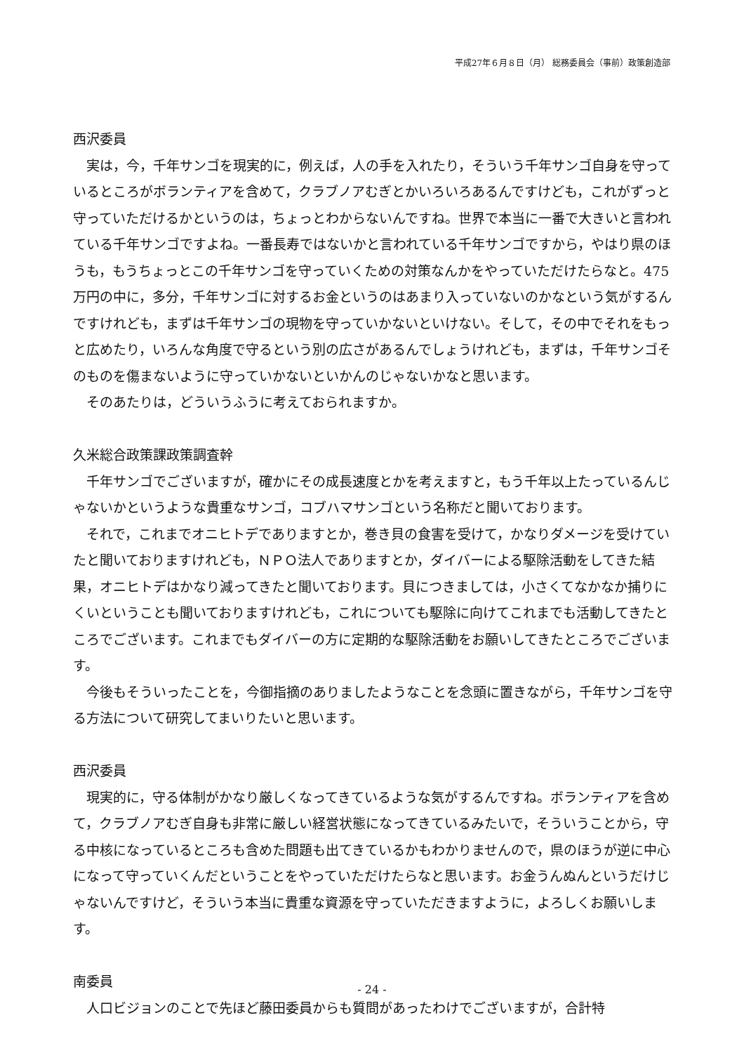平成27年６月８日（月） 総務委員会（事前）政策創造部
西沢委員
実は，今，千年サンゴを現実的に，例えば，人の手を入れたり，そういう千年サンゴ自身を守っているところがボランティアを含めて，クラブノアむぎとかいろいろあるんですけども，これがずっと守っていただけるかというのは，ちょっとわからないんですね。世界で本当に一番で大きいと言われている千年サンゴですよね。一番長寿ではないかと言われている千年サンゴですから，やはり県のほうも，もうちょっとこの千年サンゴを守っていくための対策なんかをやっていただけたらなと。475万円の中に，多分，千年サンゴに対するお金というのはあまり入っていないのかなという気がするんですけれども，まずは千年サンゴの現物を守っていかないといけない。そして，その中でそれをもっと広めたり，いろんな角度で守るという別の広さがあるんでしょうけれども，まずは，千年サンゴそのものを傷まないように守っていかないといかんのじゃないかなと思います。
そのあたりは，どういうふうに考えておられますか。
久米総合政策課政策調査幹
千年サンゴでございますが，確かにその成長速度とかを考えますと，もう千年以上たっているんじゃないかというような貴重なサンゴ，コブハマサンゴという名称だと聞いております。
それで，これまでオニヒトデでありますとか，巻き貝の食害を受けて，かなりダメージを受けていたと聞いておりますけれども，ＮＰＯ法人でありますとか，ダイバーによる駆除活動をしてきた結果，オニヒトデはかなり減ってきたと聞いております。貝につきましては，小さくてなかなか捕りにくいということも聞いておりますけれども，これについても駆除に向けてこれまでも活動してきたところでございます。これまでもダイバーの方に定期的な駆除活動をお願いしてきたところでございます。
今後もそういったことを，今御指摘のありましたようなことを念頭に置きながら，千年サンゴを守る方法について研究してまいりたいと思います。
西沢委員
現実的に，守る体制がかなり厳しくなってきているような気がするんですね。ボランティアを含めて，クラブノアむぎ自身も非常に厳しい経営状態になってきているみたいで，そういうことから，守る中核になっているところも含めた問題も出てきているかもわかりませんので，県のほうが逆に中心になって守っていくんだということをやっていただけたらなと思います。お金うんぬんというだけじゃないんですけど，そういう本当に貴重な資源を守っていただきますように，よろしくお願いします。
南委員
人口ビジョンのことで先ほど藤田委員からも質問があったわけでございますが，合計特
- 24 -